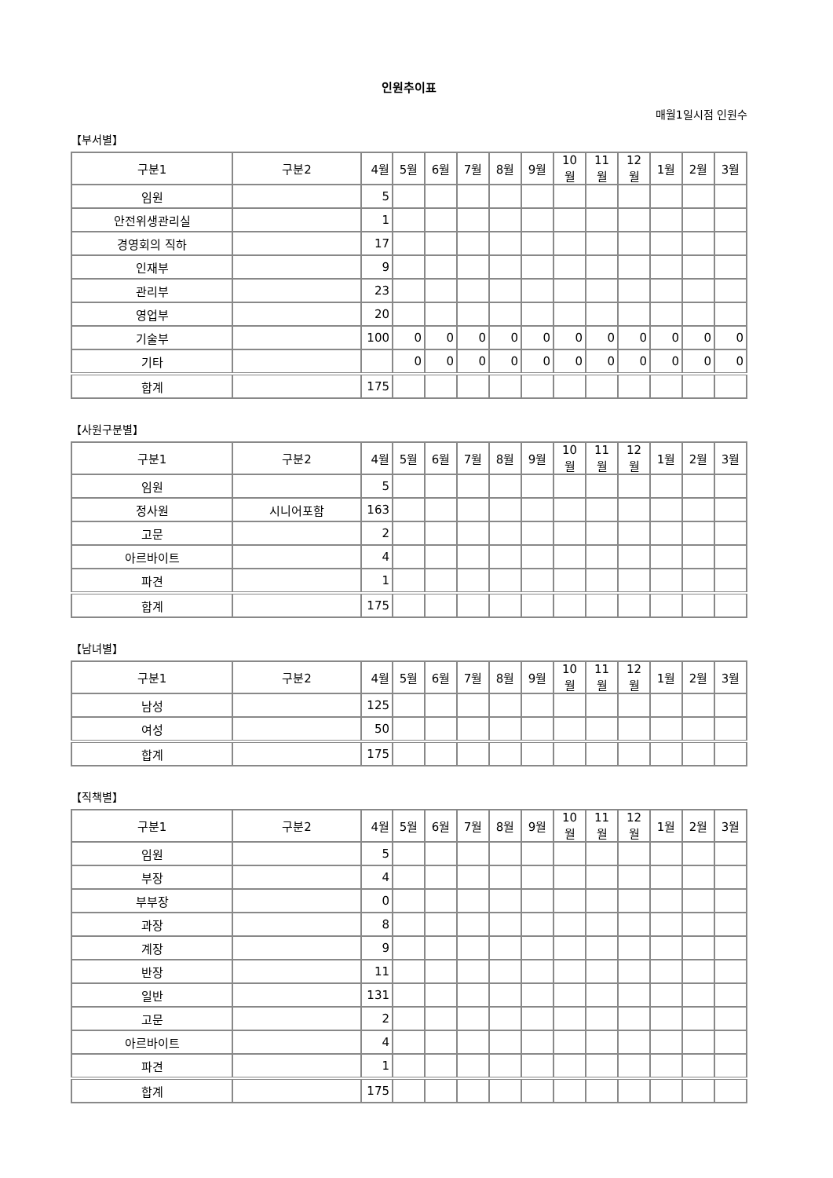인원추이표
매월1일시점 인원수
【부서별】
| 구분1 | 구분2 | 4월 | 5월 | 6월 | 7월 | 8월 | 9월 | 10월 | 11월 | 12월 | 1월 | 2월 | 3월 |
| --- | --- | --- | --- | --- | --- | --- | --- | --- | --- | --- | --- | --- | --- |
| 임원 | | 5 | | | | | | | | | | | |
| 안전위생관리실 | | 1 | | | | | | | | | | | |
| 경영회의 직하 | | 17 | | | | | | | | | | | |
| 인재부 | | 9 | | | | | | | | | | | |
| 관리부 | | 23 | | | | | | | | | | | |
| 영업부 | | 20 | | | | | | | | | | | |
| 기술부 | | 100 | 0 | 0 | 0 | 0 | 0 | 0 | 0 | 0 | 0 | 0 | 0 |
| 기타 | | | 0 | 0 | 0 | 0 | 0 | 0 | 0 | 0 | 0 | 0 | 0 |
| 합계 | | 175 | | | | | | | | | | | |
【사원구분별】
| 구분1 | 구분2 | 4월 | 5월 | 6월 | 7월 | 8월 | 9월 | 10월 | 11월 | 12월 | 1월 | 2월 | 3월 |
| --- | --- | --- | --- | --- | --- | --- | --- | --- | --- | --- | --- | --- | --- |
| 임원 | | 5 | | | | | | | | | | | |
| 정사원 | 시니어포함 | 163 | | | | | | | | | | | |
| 고문 | | 2 | | | | | | | | | | | |
| 아르바이트 | | 4 | | | | | | | | | | | |
| 파견 | | 1 | | | | | | | | | | | |
| 합계 | | 175 | | | | | | | | | | | |
【남녀별】
| 구분1 | 구분2 | 4월 | 5월 | 6월 | 7월 | 8월 | 9월 | 10월 | 11월 | 12월 | 1월 | 2월 | 3월 |
| --- | --- | --- | --- | --- | --- | --- | --- | --- | --- | --- | --- | --- | --- |
| 남성 | | 125 | | | | | | | | | | | |
| 여성 | | 50 | | | | | | | | | | | |
| 합계 | | 175 | | | | | | | | | | | |
【직책별】
| 구분1 | 구분2 | 4월 | 5월 | 6월 | 7월 | 8월 | 9월 | 10월 | 11월 | 12월 | 1월 | 2월 | 3월 |
| --- | --- | --- | --- | --- | --- | --- | --- | --- | --- | --- | --- | --- | --- |
| 임원 | | 5 | | | | | | | | | | | |
| 부장 | | 4 | | | | | | | | | | | |
| 부부장 | | 0 | | | | | | | | | | | |
| 과장 | | 8 | | | | | | | | | | | |
| 계장 | | 9 | | | | | | | | | | | |
| 반장 | | 11 | | | | | | | | | | | |
| 일반 | | 131 | | | | | | | | | | | |
| 고문 | | 2 | | | | | | | | | | | |
| 아르바이트 | | 4 | | | | | | | | | | | |
| 파견 | | 1 | | | | | | | | | | | |
| 합계 | | 175 | | | | | | | | | | | |